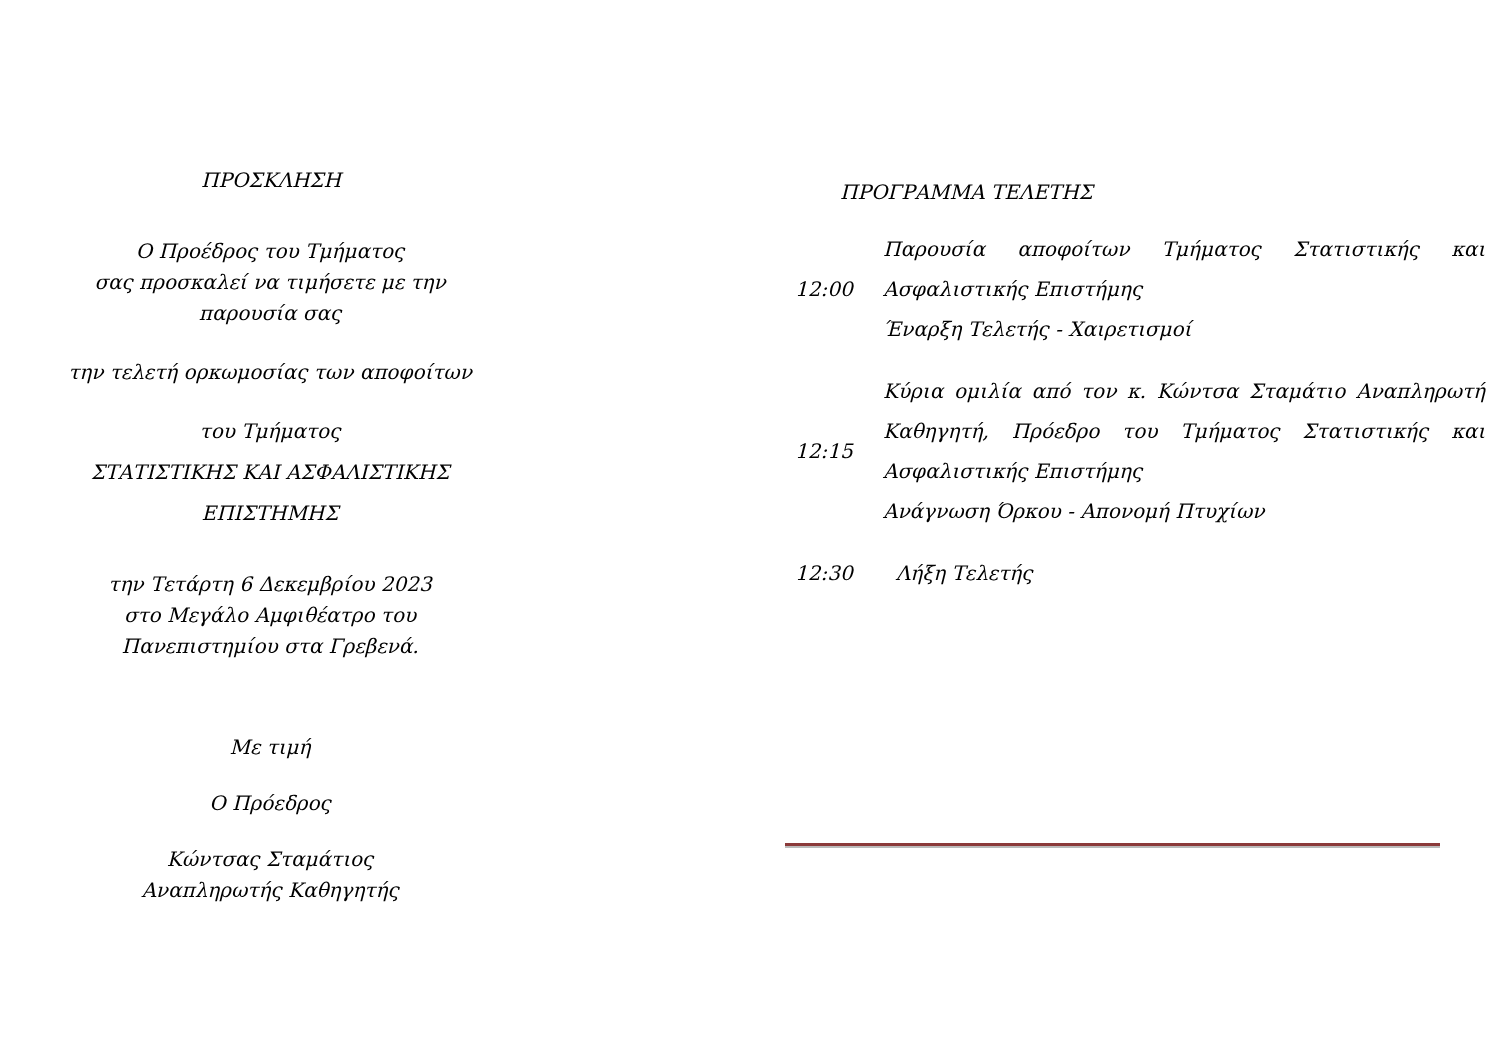ΠΡΟΣΚΛΗΣΗ
Ο Προέδρος του Τμήματος
σας προσκαλεί να τιμήσετε με την
παρουσία σας
την τελετή ορκωμοσίας των αποφοίτων
του Τμήματος
ΣΤΑΤΙΣΤΙΚΗΣ ΚΑΙ ΑΣΦΑΛΙΣΤΙΚΗΣ
ΕΠΙΣΤΗΜΗΣ
την Τετάρτη 6 Δεκεμβρίου 2023
στο Μεγάλο Αμφιθέατρο του
Πανεπιστημίου στα Γρεβενά.
Με τιμή
Ο Πρόεδρος
Κώντσας Σταμάτιος
Αναπληρωτής Καθηγητής
ΠΡΟΓΡΑΜΜΑ ΤΕΛΕΤΗΣ
12:00
Παρουσία αποφοίτων Τμήματος Στατιστικής και Ασφαλιστικής Επιστήμης
Έναρξη Τελετής - Χαιρετισμοί
12:15
Κύρια ομιλία από τον κ. Κώντσα Σταμάτιο Αναπληρωτή Καθηγητή, Πρόεδρο του Τμήματος Στατιστικής και Ασφαλιστικής Επιστήμης
Ανάγνωση Όρκου - Απονομή Πτυχίων
12:30
Λήξη Τελετής